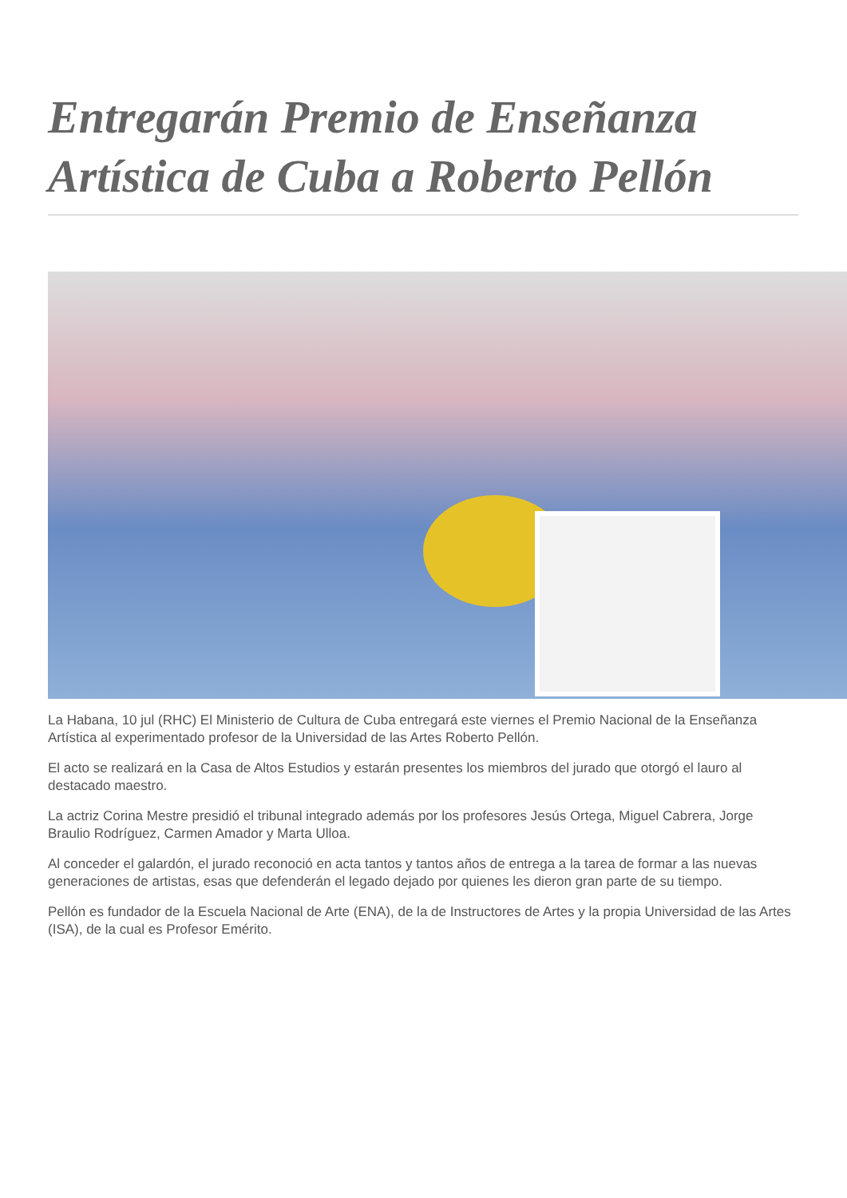Entregarán Premio de Enseñanza Artística de Cuba a Roberto Pellón
La Habana, 10 jul (RHC) El Ministerio de Cultura de Cuba entregará este viernes el Premio Nacional de la Enseñanza Artística al experimentado profesor de la Universidad de las Artes Roberto Pellón.
El acto se realizará en la Casa de Altos Estudios y estarán presentes los miembros del jurado que otorgó el lauro al destacado maestro.
La actriz Corina Mestre presidió el tribunal integrado además por los profesores Jesús Ortega, Miguel Cabrera, Jorge Braulio Rodríguez, Carmen Amador y Marta Ulloa.
Al conceder el galardón, el jurado reconoció en acta tantos y tantos años de entrega a la tarea de formar a las nuevas generaciones de artistas, esas que defenderán el legado dejado por quienes les dieron gran parte de su tiempo.
Pellón es fundador de la Escuela Nacional de Arte (ENA), de la de Instructores de Artes y la propia Universidad de las Artes (ISA), de la cual es Profesor Emérito.